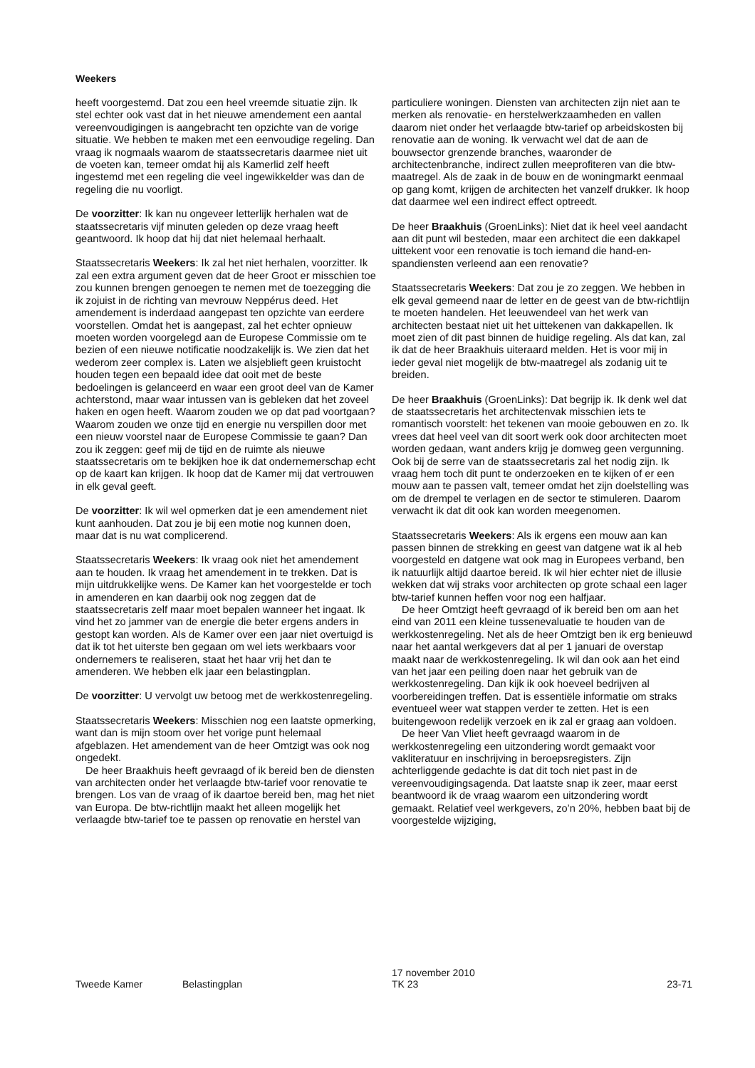Weekers
heeft voorgestemd. Dat zou een heel vreemde situatie zijn. Ik stel echter ook vast dat in het nieuwe amendement een aantal vereenvoudigingen is aangebracht ten opzichte van de vorige situatie. We hebben te maken met een eenvoudige regeling. Dan vraag ik nogmaals waarom de staatssecretaris daarmee niet uit de voeten kan, temeer omdat hij als Kamerlid zelf heeft ingestemd met een regeling die veel ingewikkelder was dan de regeling die nu voorligt.
De voorzitter: Ik kan nu ongeveer letterlijk herhalen wat de staatssecretaris vijf minuten geleden op deze vraag heeft geantwoord. Ik hoop dat hij dat niet helemaal herhaalt.
Staatssecretaris Weekers: Ik zal het niet herhalen, voorzitter. Ik zal een extra argument geven dat de heer Groot er misschien toe zou kunnen brengen genoegen te nemen met de toezegging die ik zojuist in de richting van mevrouw Neppérus deed. Het amendement is inderdaad aangepast ten opzichte van eerdere voorstellen. Omdat het is aangepast, zal het echter opnieuw moeten worden voorgelegd aan de Europese Commissie om te bezien of een nieuwe notificatie noodzakelijk is. We zien dat het wederom zeer complex is. Laten we alsjeblieft geen kruistocht houden tegen een bepaald idee dat ooit met de beste bedoelingen is gelanceerd en waar een groot deel van de Kamer achterstond, maar waar intussen van is gebleken dat het zoveel haken en ogen heeft. Waarom zouden we op dat pad voortgaan? Waarom zouden we onze tijd en energie nu verspillen door met een nieuw voorstel naar de Europese Commissie te gaan? Dan zou ik zeggen: geef mij de tijd en de ruimte als nieuwe staatssecretaris om te bekijken hoe ik dat ondernemerschap echt op de kaart kan krijgen. Ik hoop dat de Kamer mij dat vertrouwen in elk geval geeft.
De voorzitter: Ik wil wel opmerken dat je een amendement niet kunt aanhouden. Dat zou je bij een motie nog kunnen doen, maar dat is nu wat complicerend.
Staatssecretaris Weekers: Ik vraag ook niet het amendement aan te houden. Ik vraag het amendement in te trekken. Dat is mijn uitdrukkelijke wens. De Kamer kan het voorgestelde er toch in amenderen en kan daarbij ook nog zeggen dat de staatssecretaris zelf maar moet bepalen wanneer het ingaat. Ik vind het zo jammer van de energie die beter ergens anders in gestopt kan worden. Als de Kamer over een jaar niet overtuigd is dat ik tot het uiterste ben gegaan om wel iets werkbaars voor ondernemers te realiseren, staat het haar vrij het dan te amenderen. We hebben elk jaar een belastingplan.
De voorzitter: U vervolgt uw betoog met de werkkostenregeling.
Staatssecretaris Weekers: Misschien nog een laatste opmerking, want dan is mijn stoom over het vorige punt helemaal afgeblazen. Het amendement van de heer Omtzigt was ook nog ongedekt.
De heer Braakhuis heeft gevraagd of ik bereid ben de diensten van architecten onder het verlaagde btw-tarief voor renovatie te brengen. Los van de vraag of ik daartoe bereid ben, mag het niet van Europa. De btw-richtlijn maakt het alleen mogelijk het verlaagde btw-tarief toe te passen op renovatie en herstel van
particuliere woningen. Diensten van architecten zijn niet aan te merken als renovatie- en herstelwerkzaamheden en vallen daarom niet onder het verlaagde btw-tarief op arbeidskosten bij renovatie aan de woning. Ik verwacht wel dat de aan de bouwsector grenzende branches, waaronder de architectenbranche, indirect zullen meeprofiteren van die btw-maatregel. Als de zaak in de bouw en de woningmarkt eenmaal op gang komt, krijgen de architecten het vanzelf drukker. Ik hoop dat daarmee wel een indirect effect optreedt.
De heer Braakhuis (GroenLinks): Niet dat ik heel veel aandacht aan dit punt wil besteden, maar een architect die een dakkapel uittekent voor een renovatie is toch iemand die hand-en-spandiensten verleend aan een renovatie?
Staatssecretaris Weekers: Dat zou je zo zeggen. We hebben in elk geval gemeend naar de letter en de geest van de btw-richtlijn te moeten handelen. Het leeuwendeel van het werk van architecten bestaat niet uit het uittekenen van dakkapellen. Ik moet zien of dit past binnen de huidige regeling. Als dat kan, zal ik dat de heer Braakhuis uiteraard melden. Het is voor mij in ieder geval niet mogelijk de btw-maatregel als zodanig uit te breiden.
De heer Braakhuis (GroenLinks): Dat begrijp ik. Ik denk wel dat de staatssecretaris het architectenvak misschien iets te romantisch voorstelt: het tekenen van mooie gebouwen en zo. Ik vrees dat heel veel van dit soort werk ook door architecten moet worden gedaan, want anders krijg je domweg geen vergunning. Ook bij de serre van de staatssecretaris zal het nodig zijn. Ik vraag hem toch dit punt te onderzoeken en te kijken of er een mouw aan te passen valt, temeer omdat het zijn doelstelling was om de drempel te verlagen en de sector te stimuleren. Daarom verwacht ik dat dit ook kan worden meegenomen.
Staatssecretaris Weekers: Als ik ergens een mouw aan kan passen binnen de strekking en geest van datgene wat ik al heb voorgesteld en datgene wat ook mag in Europees verband, ben ik natuurlijk altijd daartoe bereid. Ik wil hier echter niet de illusie wekken dat wij straks voor architecten op grote schaal een lager btw-tarief kunnen heffen voor nog een halfjaar.
De heer Omtzigt heeft gevraagd of ik bereid ben om aan het eind van 2011 een kleine tussenevaluatie te houden van de werkkostenregeling. Net als de heer Omtzigt ben ik erg benieuwd naar het aantal werkgevers dat al per 1 januari de overstap maakt naar de werkkostenregeling. Ik wil dan ook aan het eind van het jaar een peiling doen naar het gebruik van de werkkostenregeling. Dan kijk ik ook hoeveel bedrijven al voorbereidingen treffen. Dat is essentiële informatie om straks eventueel weer wat stappen verder te zetten. Het is een buitengewoon redelijk verzoek en ik zal er graag aan voldoen.
De heer Van Vliet heeft gevraagd waarom in de werkkostenregeling een uitzondering wordt gemaakt voor vakliteratuur en inschrijving in beroepsregisters. Zijn achterliggende gedachte is dat dit toch niet past in de vereenvoudigingsagenda. Dat laatste snap ik zeer, maar eerst beantwoord ik de vraag waarom een uitzondering wordt gemaakt. Relatief veel werkgevers, zo’n 20%, hebben baat bij de voorgestelde wijziging,
Tweede Kamer Belastingplan 17 november 2010
TK 23 23-71